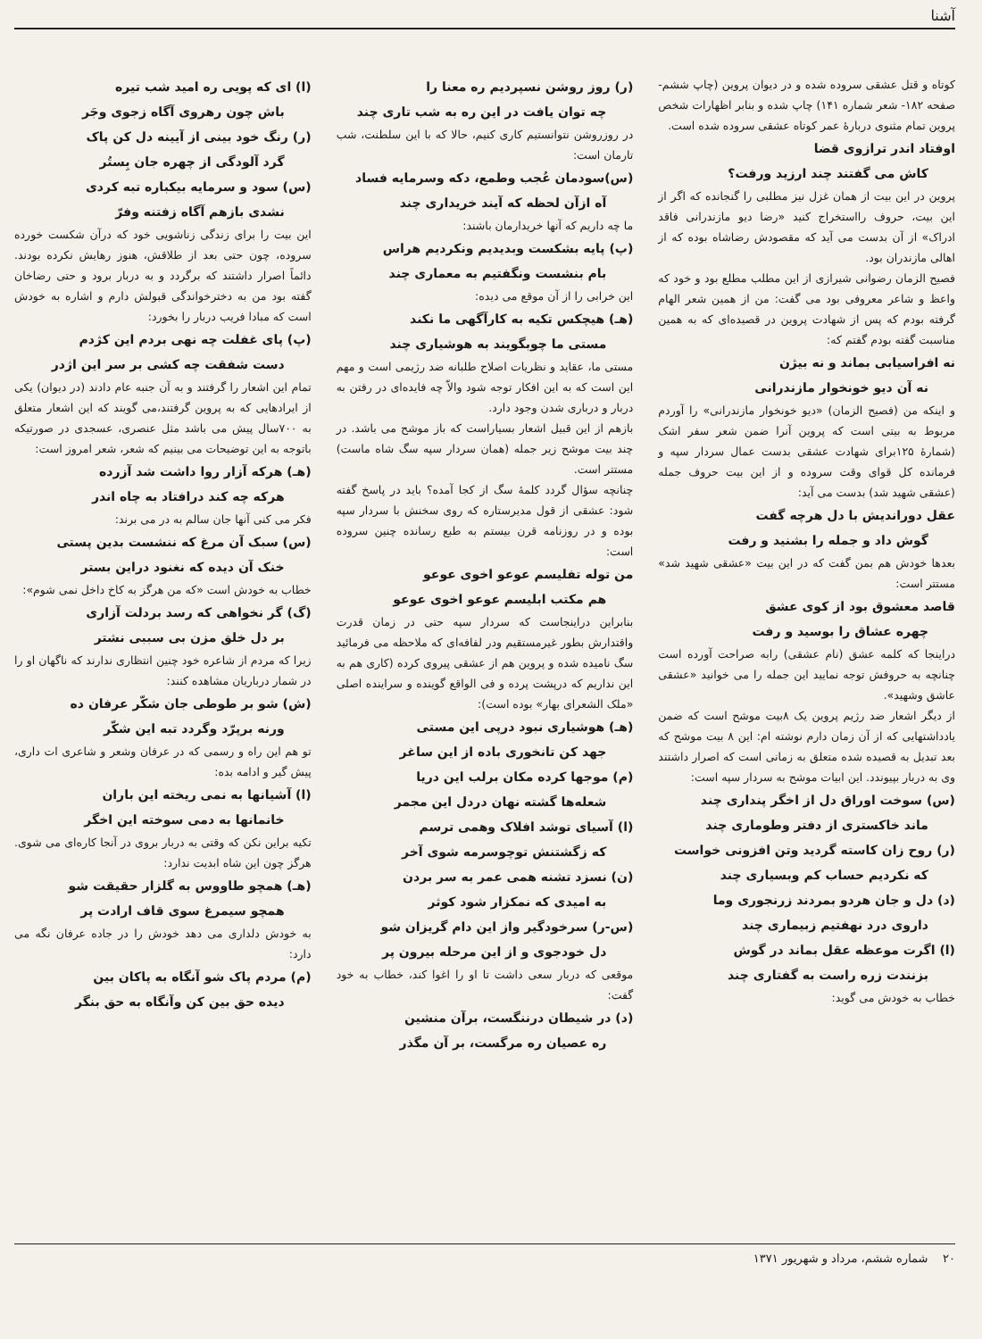آشنا
کوتاه و قتل عشقی سروده شده و در دیوان پروین (چاپ ششم- صفحه ۱۸۲- شعر شماره ۱۴۱) چاپ شده و بنابر اظهارات شخص پروین تمام مثنوی دربارهٔ عمر کوتاه عشقی سروده شده است.
اوفتاد اندر ترازوی قضا
کاش می گفتند چند ارزید ورفت؟
پروین در این بیت از همان غزل نیز مطلبی را گنجانده که اگر از این بیت، حروف رااستخراج کنید «رضا دیو مازندرانی فاقد ادراک» از آن بدست می آید که مقصودش رضاشاه بوده که از اهالی مازندران بود.
فصیح الزمان رضوانی شیرازی از این مطلب مطلع بود و خود که واعظ و شاعر معروفی بود می گفت: من از همین شعر الهام گرفته بودم که پس از شهادت پروین در قصیده‌ای که به همین مناسبت گفته بودم گفتم که:
نه افراسیابی بماند و نه بیژن
نه آن دیو خونخوار مازندرانی
و اینکه من (فصیح الزمان) «دیو خونخوار مازندرانی» را آوردم مربوط به بیتی است که پروین آنرا ضمن شعر سفر اشک (شمارهٔ ۱۲۵برای شهادت عشقی بدست عمال سردار سپه و فرمانده کل قوای وقت سروده و از این بیت حروف جمله (عشقی شهید شد) بدست می آید:
عقل دوراندیش با دل هرچه گفت
گوش داد و جمله را بشنید و رفت
بعدها خودش هم بمن گفت که در این بیت «عشقی شهید شد» مستتر است:
قاصد معشوق بود از کوی عشق
چهره عشاق را بوسید و رفت
دراینجا که کلمه عشق (نام عشقی) رابه صراحت آورده است چنانچه به حروفش توجه نمایید این جمله را می خوانید «عشقی عاشق وشهید».
از دیگر اشعار ضد رژیم پروین یک ۸بیت موشح است که ضمن یادداشتهایی که از آن زمان دارم نوشته ام: این ۸ بیت موشح که بعد تبدیل به قصیده شده متعلق به زمانی است که اصرار داشتند وی به دربار بپیوندد. این ابیات موشح به سردار سپه است:
(س) سوخت اوراق دل از اخگر پنداری چند
ماند خاکستری از دفتر وطوماری چند
(ر) روح زان کاسته گردید وتن افزونی خواست
که نکردیم حساب کم وبسیاری چند
(د) دل و جان هردو بمردند زرنجوری وما
داروی درد نهفتیم زبیماری چند
(ا) اگرت موعظه عقل بماند در گوش
بزنندت زره راست به گفتاری چند
خطاب به خودش می گوید:
(ر) روز روشن نسپردیم ره معنا را
چه توان یافت در این ره به شب تاری چند
در روزروشن نتوانستیم کاری کنیم، حالا که با این سلطنت، شب تارمان است:
(س)سودمان عُجب وطمع، دکه وسرمایه فساد
آه ازآن لحظه که آیند خریداری چند
ما چه داریم که آنها خریدارمان باشند:
(پ) پایه بشکست وبدیدیم ونکردیم هراس
بام بنشست ونگفتیم به معماری چند
این خرابی را از آن موقع می دیده:
(هـ) هیچکس تکیه به کارآگهی ما نکند
مستی ما چوبگویند به هوشیاری چند
مستی ما، عقاید و نظریات اصلاح طلبانه ضد رژیمی است و مهم این است که به این افکار توجه شود والاّ چه فایده‌ای در رفتن به دربار و درباری شدن وجود دارد.
بازهم از این قبیل اشعار بسیاراست که باز موشح می باشد. در چند بیت موشح زیر جمله (همان سردار سپه سگ شاه ماست) مستتر است.
چنانچه سؤال گردد کلمهٔ سگ از کجا آمده؟ باید در پاسخ گفته شود: عشقی از قول مدیرستاره که روی سخنش با سردار سپه بوده و در روزنامه قرن بیستم به طبع رسانده چنین سروده است:
من توله تفلیسم عوعو اخوی عوعو
هم مکتب ابلیسم عوعو اخوی عوعو
بنابراین دراینجاست که سردار سپه حتی در زمان قدرت واقتدارش بطور غیرمستقیم ودر لفافه‌ای که ملاحظه می فرمائید سگ نامیده شده و پروین هم از عشقی پیروی کرده (کاری هم به این نداریم که درپشت پرده و فی الواقع گوینده و سراینده اصلی «ملک الشعرای بهار» بوده است):
(هـ) هوشیاری نبود درپی این مستی
جهد کن تانخوری باده از این ساغر
(م) موجها کرده مکان برلب این دریا
شعله‌ها گشته نهان دردل این مجمر
(ا) آسیای توشد افلاک وهمی ترسم
که زگشتنش توچوسرمه شوی آخر
(ن) نسزد تشنه همی عمر به سر بردن
به امیدی که نمکزار شود کوثر
(س-ر) سرخودگیر واز این دام گریزان شو
دل خودجوی و از این مرحله بیرون پر
موقعی که دربار سعی داشت تا او را اغوا کند، خطاب به خود گفت:
(د) در شیطان درننگست، برآن منشین
ره عصیان ره مرگست، بر آن مگذر
(ا) ای که پویی ره امید شب تیره
باش چون رهروی آگاه زجوی وجَر
(ر) رنگ خود بینی از آیینه دل کن پاک
گرد آلودگی از چهره جان بِستُر
(س) سود و سرمایه بیکباره تبه کردی
نشدی بازهم آگاه زفتنه وفرّ
این بیت را برای زندگی زناشویی خود که درآن شکست خورده سروده، چون حتی بعد از طلاقش، هنوز رهایش نکرده بودند. دائماً اصرار داشتند که برگردد و به دربار برود و حتی رضاخان گفته بود من به دخترخواندگی قبولش دارم و اشاره به خودش است که مبادا فریب دربار را بخورد:
(پ) پای غفلت چه نهی بردم این کژدم
دست شفقت چه کشی بر سر این اژدر
تمام این اشعار را گرفتند و به آن جنبه عام دادند (در دیوان) یکی از ایرادهایی که به پروین گرفتند،می گویند که این اشعار متعلق به ۷۰۰سال پیش می باشد مثل عنصری، عسجدی در صورتیکه باتوجه به این توضیحات می بینیم که شعر، شعر امروز است:
(هـ) هرکه آزار روا داشت شد آزرده
هرکه چه کند درافتاد به چاه اندر
فکر می کنی آنها جان سالم به در می برند:
(س) سبک آن مرغ که ننشست بدین پستی
خنک آن دیده که نغنود دراین بستر
خطاب به خودش است «که من هرگز به کاخ داخل نمی شوم»:
(گ) گر نخواهی که رسد بردلت آزاری
بر دل خلق مزن بی سببی نشتر
زیرا که مردم از شاعره خود چنین انتظاری ندارند که ناگهان او را در شمار درباریان مشاهده کنند:
(ش) شو بر طوطی جان شکّر عرفان ده
ورنه برپرّد وگردد تبه این شکّر
تو هم این راه و رسمی که در عرفان وشعر و شاعری ات داری، پیش گیر و ادامه بده:
(ا) آشیانها به نمی ریخته این باران
خانمانها به دمی سوخته این اخگر
تکیه براین نکن که وقتی به دربار بروی در آنجا کاره‌ای می شوی. هرگز چون این شاه ابدیت ندارد:
(هـ) همچو طاووس به گلزار حقیقت شو
همچو سیمرغ سوی قاف ارادت پر
به خودش دلداری می دهد خودش را در جاده عرفان نگه می دارد:
(م) مردم پاک شو آنگاه به پاکان بین
دیده حق بین کن وآنگاه به حق بنگر
۲۰ شماره ششم، مرداد و شهریور ۱۳۷۱